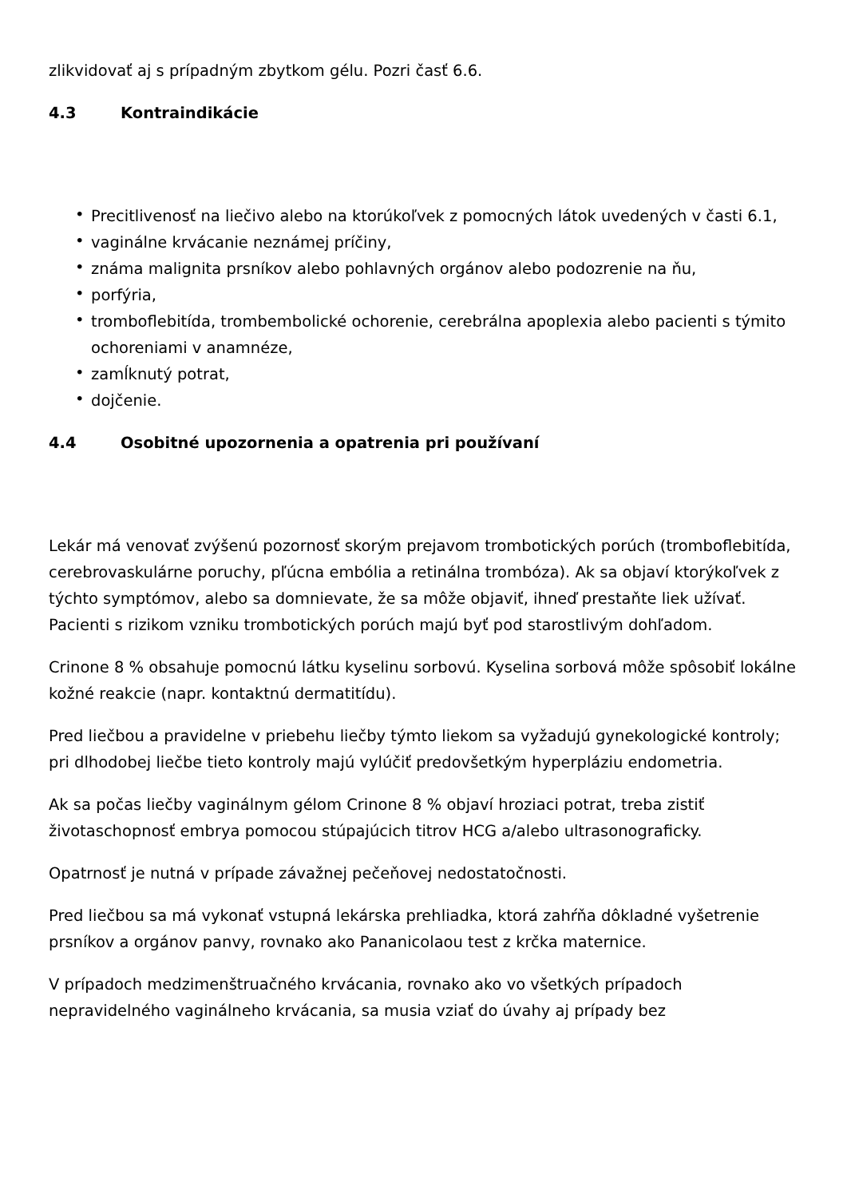zlikvidovať aj s prípadným zbytkom gélu. Pozri časť 6.6.
4.3 Kontraindikácie
• Precitlivenosť na liečivo alebo na ktorúkoľvek z pomocných látok uvedených v časti 6.1,
• vaginálne krvácanie neznámej príčiny,
• známa malignita prsníkov alebo pohlavných orgánov alebo podozrenie na ňu,
• porfýria,
• tromboflebitída, trombembolické ochorenie, cerebrálna apoplexia alebo pacienti s týmito ochoreniami v anamnéze,
• zamĺknutý potrat,
• dojčenie.
4.4 Osobitné upozornenia a opatrenia pri používaní
Lekár má venovať zvýšenú pozornosť skorým prejavom trombotických porúch (tromboflebitída, cerebrovaskulárne poruchy, pľúcna embólia a retinálna trombóza). Ak sa objaví ktorýkoľvek z týchto symptómov, alebo sa domnievate, že sa môže objaviť, ihneď prestaňte liek užívať. Pacienti s rizikom vzniku trombotických porúch majú byť pod starostlivým dohľadom.
Crinone 8 % obsahuje pomocnú látku kyselinu sorbovú. Kyselina sorbová môže spôsobiť lokálne kožné reakcie (napr. kontaktnú dermatitídu).
Pred liečbou a pravidelne v priebehu liečby týmto liekom sa vyžadujú gynekologické kontroly; pri dlhodobej liečbe tieto kontroly majú vylúčiť predovšetkým hyperpláziu endometria.
Ak sa počas liečby vaginálnym gélom Crinone 8 % objaví hroziaci potrat, treba zistiť životaschopnosť embrya pomocou stúpajúcich titrov HCG a/alebo ultrasonograficky.
Opatrnosť je nutná v prípade závažnej pečeňovej nedostatočnosti.
Pred liečbou sa má vykonať vstupná lekárska prehliadka, ktorá zahŕňa dôkladné vyšetrenie prsníkov a orgánov panvy, rovnako ako Pananicolaou test z krčka maternice.
V prípadoch medzimenštruačného krvácania, rovnako ako vo všetkých prípadoch nepravidelného vaginálneho krvácania, sa musia vziať do úvahy aj prípady bez